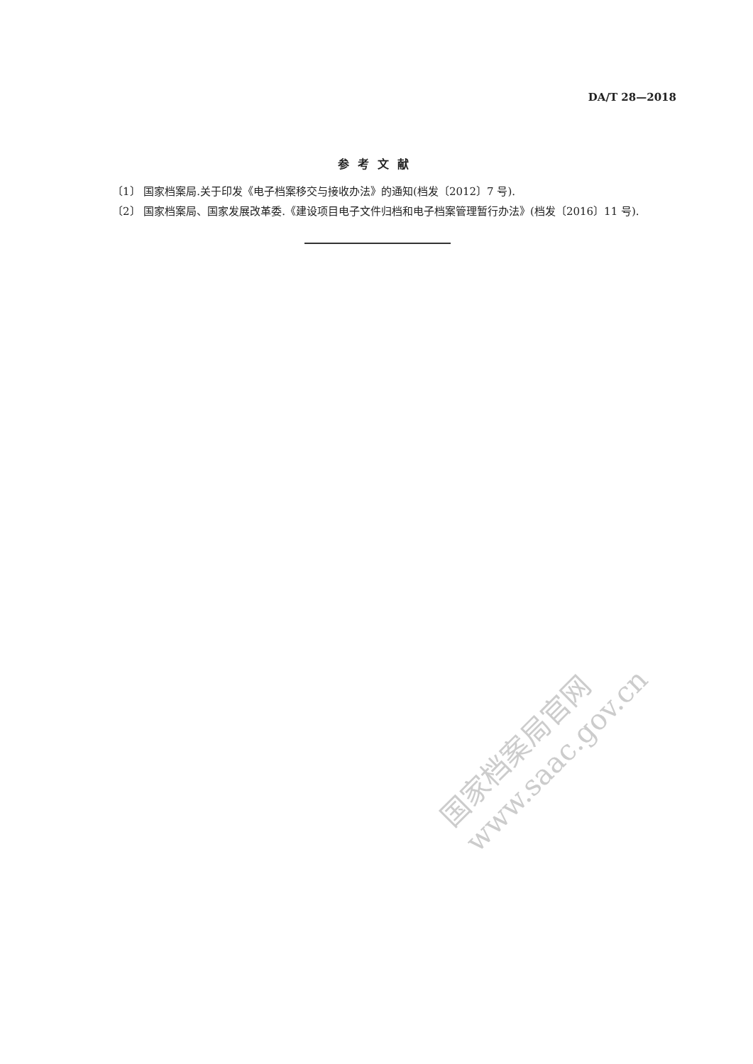DA/T 28—2018
参考文献
〔1〕 国家档案局.关于印发《电子档案移交与接收办法》的通知(档发〔2012〕7 号).
〔2〕 国家档案局、国家发展改革委.《建设项目电子文件归档和电子档案管理暂行办法》(档发〔2016〕11 号).
国家档案局官网
www.saac.gov.cn